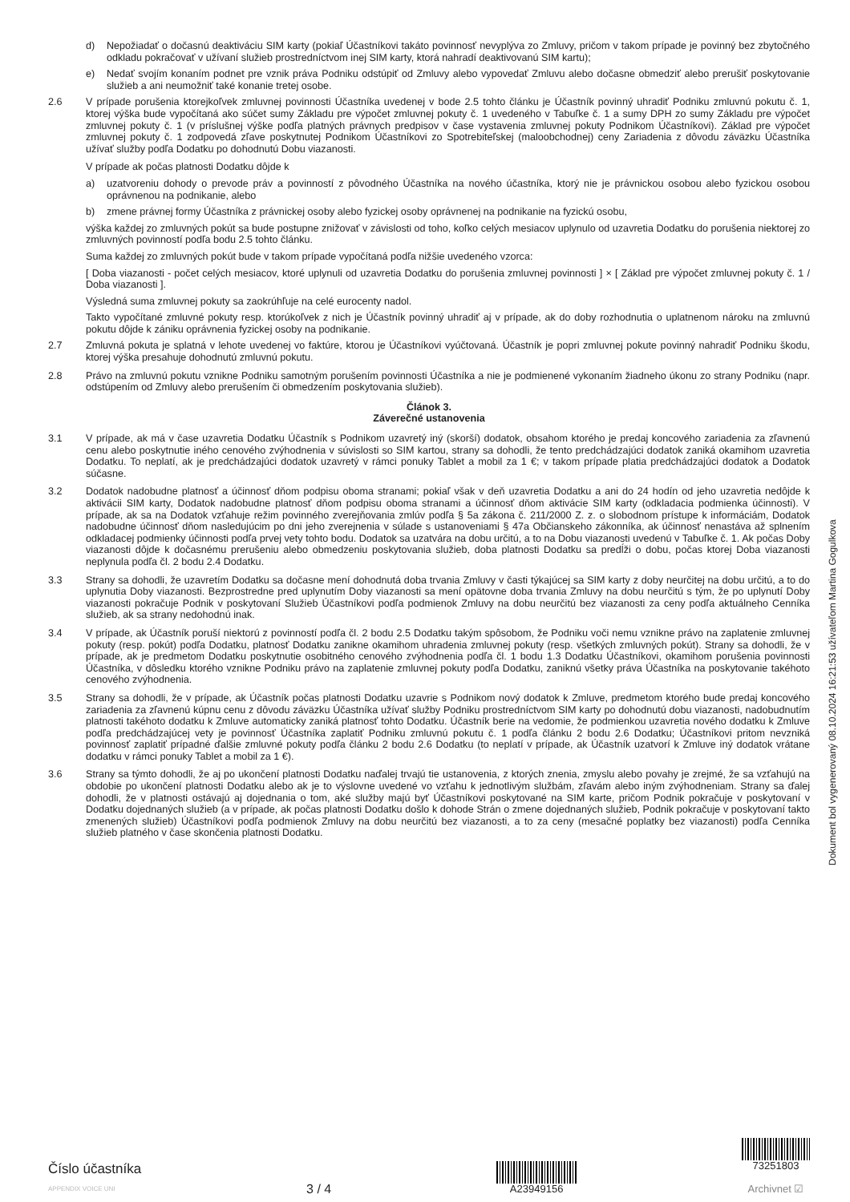d) Nepožiadať o dočasnú deaktiváciu SIM karty (pokiaľ Účastníkovi takáto povinnosť nevyplýva zo Zmluvy, pričom v takom prípade je povinný bez zbytočného odkladu pokračovať v užívaní služieb prostredníctvom inej SIM karty, ktorá nahradí deaktivovanú SIM kartu);
e) Nedať svojím konaním podnet pre vznik práva Podniku odstúpiť od Zmluvy alebo vypovedať Zmluvu alebo dočasne obmedziť alebo prerušiť poskytovanie služieb a ani neumožniť také konanie tretej osobe.
2.6 V prípade porušenia ktorejkoľvek zmluvnej povinnosti Účastníka uvedenej v bode 2.5 tohto článku je Účastník povinný uhradiť Podniku zmluvnú pokutu č. 1, ktorej výška bude vypočítaná ako súčet sumy Základu pre výpočet zmluvnej pokuty č. 1 uvedeného v Tabuľke č. 1 a sumy DPH zo sumy Základu pre výpočet zmluvnej pokuty č. 1 (v príslušnej výške podľa platných právnych predpisov v čase vystavenia zmluvnej pokuty Podnikom Účastníkovi). Základ pre výpočet zmluvnej pokuty č. 1 zodpovedá zľave poskytnutej Podnikom Účastníkovi zo Spotrebiteľskej (maloobchodnej) ceny Zariadenia z dôvodu záväzku Účastníka užívať služby podľa Dodatku po dohodnutú Dobu viazanosti.
V prípade ak počas platnosti Dodatku dôjde k
a) uzatvoreniu dohody o prevode práv a povinností z pôvodného Účastníka na nového účastníka, ktorý nie je právnickou osobou alebo fyzickou osobou oprávnenou na podnikanie, alebo
b) zmene právnej formy Účastníka z právnickej osoby alebo fyzickej osoby oprávnenej na podnikanie na fyzickú osobu,
výška každej zo zmluvných pokút sa bude postupne znižovať v závislosti od toho, koľko celých mesiacov uplynulo od uzavretia Dodatku do porušenia niektorej zo zmluvných povinností podľa bodu 2.5 tohto článku.
Suma každej zo zmluvných pokút bude v takom prípade vypočítaná podľa nižšie uvedeného vzorca:
[ Doba viazanosti - počet celých mesiacov, ktoré uplynuli od uzavretia Dodatku do porušenia zmluvnej povinnosti ] × [ Základ pre výpočet zmluvnej pokuty č. 1 / Doba viazanosti ].
Výsledná suma zmluvnej pokuty sa zaokrúhľuje na celé eurocenty nadol.
Takto vypočítané zmluvné pokuty resp. ktorúkoľvek z nich je Účastník povinný uhradiť aj v prípade, ak do doby rozhodnutia o uplatnenom nároku na zmluvnú pokutu dôjde k zániku oprávnenia fyzickej osoby na podnikanie.
2.7 Zmluvná pokuta je splatná v lehote uvedenej vo faktúre, ktorou je Účastníkovi vyúčtovaná. Účastník je popri zmluvnej pokute povinný nahradiť Podniku škodu, ktorej výška presahuje dohodnutú zmluvnú pokutu.
2.8 Právo na zmluvnú pokutu vznikne Podniku samotným porušením povinnosti Účastníka a nie je podmienené vykonaním žiadneho úkonu zo strany Podniku (napr. odstúpením od Zmluvy alebo prerušením či obmedzením poskytovania služieb).
Článok 3.
Záverečné ustanovenia
3.1 V prípade, ak má v čase uzavretia Dodatku Účastník s Podnikom uzavretý iný (skorší) dodatok, obsahom ktorého je predaj koncového zariadenia za zľavnenú cenu alebo poskytnutie iného cenového zvýhodnenia v súvislosti so SIM kartou, strany sa dohodli, že tento predchádzajúci dodatok zaniká okamihom uzavretia Dodatku. To neplatí, ak je predchádzajúci dodatok uzavretý v rámci ponuky Tablet a mobil za 1 €; v takom prípade platia predchádzajúci dodatok a Dodatok súčasne.
3.2 Dodatok nadobudne platnosť a účinnosť dňom podpisu oboma stranami; pokiaľ však v deň uzavretia Dodatku a ani do 24 hodín od jeho uzavretia nedôjde k aktivácii SIM karty, Dodatok nadobudne platnosť dňom podpisu oboma stranami a účinnosť dňom aktivácie SIM karty (odkladacia podmienka účinnosti). V prípade, ak sa na Dodatok vzťahuje režim povinného zverejňovania zmlúv podľa § 5a zákona č. 211/2000 Z. z. o slobodnom prístupe k informáciám, Dodatok nadobudne účinnosť dňom nasledujúcim po dni jeho zverejnenia v súlade s ustanoveniami § 47a Občianskeho zákonníka, ak účinnosť nenastáva až splnením odkladacej podmienky účinnosti podľa prvej vety tohto bodu. Dodatok sa uzatvára na dobu určitú, a to na Dobu viazanosti uvedenú v Tabuľke č. 1. Ak počas Doby viazanosti dôjde k dočasnému prerušeniu alebo obmedzeniu poskytovania služieb, doba platnosti Dodatku sa predĺži o dobu, počas ktorej Doba viazanosti neplynula podľa čl. 2 bodu 2.4 Dodatku.
3.3 Strany sa dohodli, že uzavretím Dodatku sa dočasne mení dohodnutá doba trvania Zmluvy v časti týkajúcej sa SIM karty z doby neurčitej na dobu určitú, a to do uplynutia Doby viazanosti. Bezprostredne pred uplynutím Doby viazanosti sa mení opätovne doba trvania Zmluvy na dobu neurčitú s tým, že po uplynutí Doby viazanosti pokračuje Podnik v poskytovaní Služieb Účastníkovi podľa podmienok Zmluvy na dobu neurčitú bez viazanosti za ceny podľa aktuálneho Cenníka služieb, ak sa strany nedohodnú inak.
3.4 V prípade, ak Účastník poruší niektorú z povinností podľa čl. 2 bodu 2.5 Dodatku takým spôsobom, že Podniku voči nemu vznikne právo na zaplatenie zmluvnej pokuty (resp. pokút) podľa Dodatku, platnosť Dodatku zanikne okamihom uhradenia zmluvnej pokuty (resp. všetkých zmluvných pokút). Strany sa dohodli, že v prípade, ak je predmetom Dodatku poskytnutie osobitného cenového zvýhodnenia podľa čl. 1 bodu 1.3 Dodatku Účastníkovi, okamihom porušenia povinnosti Účastníka, v dôsledku ktorého vznikne Podniku právo na zaplatenie zmluvnej pokuty podľa Dodatku, zaniknú všetky práva Účastníka na poskytovanie takéhoto cenového zvýhodnenia.
3.5 Strany sa dohodli, že v prípade, ak Účastník počas platnosti Dodatku uzavrie s Podnikom nový dodatok k Zmluve, predmetom ktorého bude predaj koncového zariadenia za zľavnenú kúpnu cenu z dôvodu záväzku Účastníka užívať služby Podniku prostredníctvom SIM karty po dohodnutú dobu viazanosti, nadobudnutím platnosti takéhoto dodatku k Zmluve automaticky zaniká platnosť tohto Dodatku. Účastník berie na vedomie, že podmienkou uzavretia nového dodatku k Zmluve podľa predchádzajúcej vety je povinnosť Účastníka zaplatiť Podniku zmluvnú pokutu č. 1 podľa článku 2 bodu 2.6 Dodatku; Účastníkovi pritom nevzniká povinnosť zaplatiť prípadné ďalšie zmluvné pokuty podľa článku 2 bodu 2.6 Dodatku (to neplatí v prípade, ak Účastník uzatvorí k Zmluve iný dodatok vrátane dodatku v rámci ponuky Tablet a mobil za 1 €).
3.6 Strany sa týmto dohodli, že aj po ukončení platnosti Dodatku naďalej trvajú tie ustanovenia, z ktorých znenia, zmyslu alebo povahy je zrejmé, že sa vzťahujú na obdobie po ukončení platnosti Dodatku alebo ak je to výslovne uvedené vo vzťahu k jednotlivým službám, zľavám alebo iným zvýhodneniam. Strany sa ďalej dohodli, že v platnosti ostávajú aj dojednania o tom, aké služby majú byť Účastníkovi poskytované na SIM karte, pričom Podnik pokračuje v poskytovaní v Dodatku dojednaných služieb (a v prípade, ak počas platnosti Dodatku došlo k dohode Strán o zmene dojednaných služieb, Podnik pokračuje v poskytovaní takto zmenených služieb) Účastníkovi podľa podmienok Zmluvy na dobu neurčitú bez viazanosti, a to za ceny (mesačné poplatky bez viazanosti) podľa Cenníka služieb platného v čase skončenia platnosti Dodatku.
Dokument bol vygenerovaný 08.10.2024 16:21:53 užívateľom Martina Gogulkova
Číslo účastníka
APPENDIX VOICE UNI
3 / 4
A23949156
73251803
Archivnet ☑